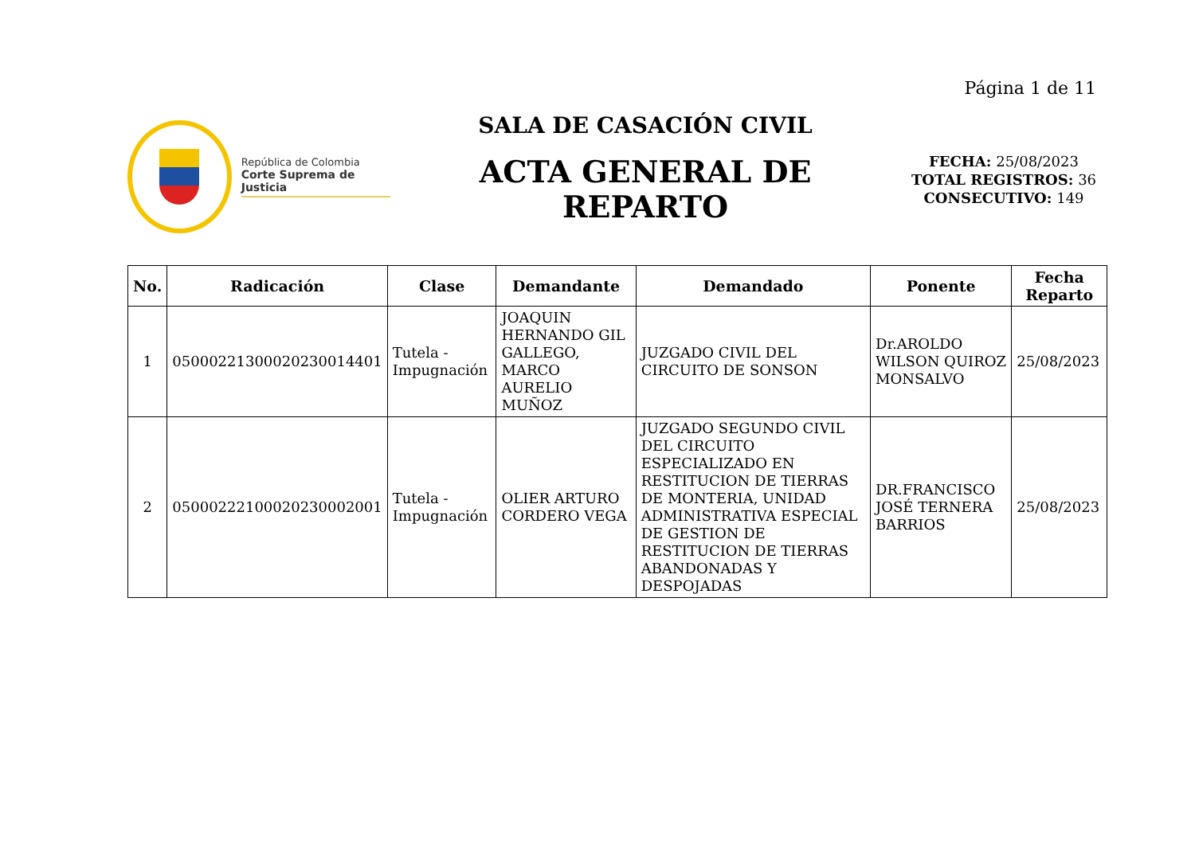Página 1 de 11
República de Colombia
Corte Suprema de Justicia
SALA DE CASACIÓN CIVIL
ACTA GENERAL DE
REPARTO
FECHA: 25/08/2023
TOTAL REGISTROS: 36
CONSECUTIVO: 149
| No. | Radicación | Clase | Demandante | Demandado | Ponente | Fecha Reparto |
| --- | --- | --- | --- | --- | --- | --- |
| 1 | 05000221300020230014401 | Tutela - Impugnación | JOAQUIN HERNANDO GIL GALLEGO, MARCO AURELIO MUÑOZ | JUZGADO CIVIL DEL CIRCUITO DE SONSON | Dr.AROLDO WILSON QUIROZ MONSALVO | 25/08/2023 |
| 2 | 05000222100020230002001 | Tutela - Impugnación | OLIER ARTURO CORDERO VEGA | JUZGADO SEGUNDO CIVIL DEL CIRCUITO ESPECIALIZADO EN RESTITUCION DE TIERRAS DE MONTERIA, UNIDAD ADMINISTRATIVA ESPECIAL DE GESTION DE RESTITUCION DE TIERRAS ABANDONADAS Y DESPOJADAS | DR.FRANCISCO JOSÉ TERNERA BARRIOS | 25/08/2023 |